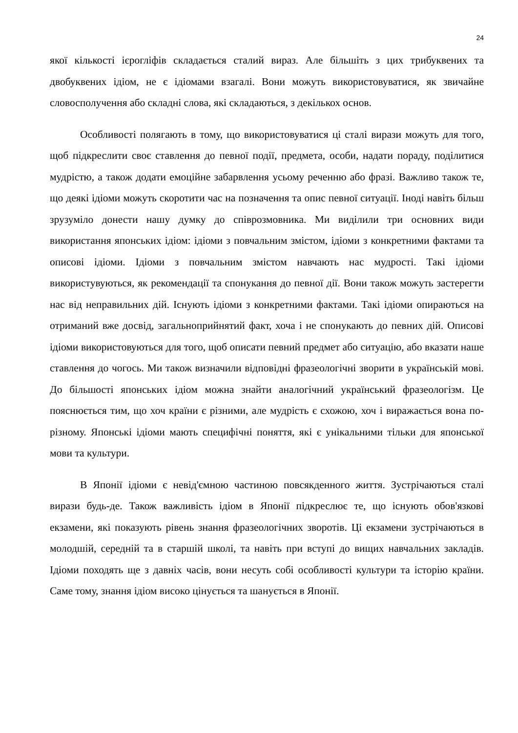24
якої кількості ієрогліфів складається сталий вираз. Але більшіть з цих трибуквених та двобуквених ідіом, не є ідіомами взагалі. Вони можуть використовуватися, як звичайне словосполучення або складні слова, які складаються, з декількох основ.
Особливості полягають в тому, що використовуватися ці сталі вирази можуть для того, щоб підкреслити своє ставлення до певної події, предмета, особи, надати пораду, поділитися мудрістю, а також додати емоційне забарвлення усьому реченню або фразі. Важливо також те, що деякі ідіоми можуть скоротити час на позначення та опис певної ситуації. Іноді навіть більш зрузуміло донести нашу думку до співрозмовника. Ми виділили три основних види використання японських ідіом: ідіоми з повчальним змістом, ідіоми з конкретними фактами та описові ідіоми. Ідіоми з повчальним змістом навчають нас мудрості. Такі ідіоми використувуються, як рекомендації та спонукання до певної дії. Вони також можуть застерегти нас від неправильних дій. Існують ідіоми з конкретними фактами. Такі ідіоми опираються на отриманий вже досвід, загальноприйнятий факт, хоча і не спонукають до певних дій. Описові ідіоми використовуються для того, щоб описати певний предмет або ситуацію, або вказати наше ставлення до чогось. Ми також визначили відповідні фразеологічні зворити в українській мові. До більшості японських ідіом можна знайти аналогічний український фразеологізм. Це пояснюється тим, що хоч країни є різними, але мудрість є схожою, хоч і виражається вона по-різному. Японські ідіоми мають специфічні поняття, які є унікальними тільки для японської мови та культури.
В Японії ідіоми є невід'ємною частиною повсякденного життя. Зустрічаються сталі вирази будь-де. Також важливість ідіом в Японії підкреслює те, що існують обов'язкові екзамени, які показують рівень знання фразеологічних зворотів. Ці екзамени зустрічаються в молодшій, середній та в старшій школі, та навіть при вступі до вищих навчальних закладів. Ідіоми походять ще з давніх часів, вони несуть собі особливості культури та історію країни. Саме тому, знання ідіом високо цінується та шанується в Японії.